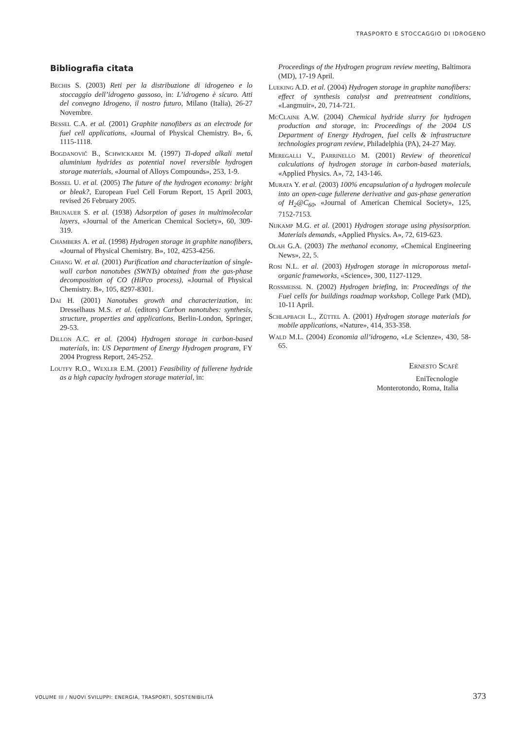TRASPORTO E STOCCAGGIO DI IDROGENO
Bibliografia citata
Bechis S. (2003) Reti per la distribuzione di idrogeneo e lo stoccaggio dell’idrogeno gassoso, in: L’idrogeno è sicuro. Atti del convegno Idrogeno, il nostro futuro, Milano (Italia), 26-27 Novembre.
Bessel C.A. et al. (2001) Graphite nanofibers as an electrode for fuel cell applications, «Journal of Physical Chemistry. B», 6, 1115-1118.
Bogdanovič B., Schwickardi M. (1997) Ti-doped alkali metal aluminium hydrides as potential novel reversible hydrogen storage materials, «Journal of Alloys Compounds», 253, 1-9.
Bossel U. et al. (2005) The future of the hydrogen economy: bright or bleak?, European Fuel Cell Forum Report, 15 April 2003, revised 26 February 2005.
Brunauer S. et al. (1938) Adsorption of gases in multimolecolar layers, «Journal of the American Chemical Society», 60, 309-319.
Chambers A. et al. (1998) Hydrogen storage in graphite nanofibers, «Journal of Physical Chemistry. B», 102, 4253-4256.
Chiang W. et al. (2001) Purification and characterization of single-wall carbon nanotubes (SWNTs) obtained from the gas-phase decomposition of CO (HiPco process), «Journal of Physical Chemistry. B», 105, 8297-8301.
Dai H. (2001) Nanotubes growth and characterization, in: Dresselhaus M.S. et al. (editors) Carbon nanotubes: synthesis, structure, properties and applications, Berlin-London, Springer, 29-53.
Dillon A.C. et al. (2004) Hydrogen storage in carbon-based materials, in: US Department of Energy Hydrogen program, FY 2004 Progress Report, 245-252.
Loutfy R.O., Wexler E.M. (2001) Feasibility of fullerene hydride as a high capacity hydrogen storage material, in:
Proceedings of the Hydrogen program review meeting, Baltimora (MD), 17-19 April.
Lueking A.D. et al. (2004) Hydrogen storage in graphite nanofibers: effect of synthesis catalyst and pretreatment conditions, «Langmuir», 20, 714-721.
McClaine A.W. (2004) Chemical hydride slurry for hydrogen production and storage, in: Proceedings of the 2004 US Department of Energy Hydrogen, fuel cells & infrastructure technologies program review, Philadelphia (PA), 24-27 May.
Meregalli V., Parrinello M. (2001) Review of theoretical calculations of hydrogen storage in carbon-based materials, «Applied Physics. A», 72, 143-146.
Murata Y. et al. (2003) 100% encapsulation of a hydrogen molecule into an open-cage fullerene derivative and gas-phase generation of H<sub>2</sub>@C<sub>60</sub>, «Journal of American Chemical Society», 125, 7152-7153.
Nijkamp M.G. et al. (2001) Hydrogen storage using physisorption. Materials demands, «Applied Physics. A», 72, 619-623.
Olah G.A. (2003) The methanol economy, «Chemical Engineering News», 22, 5.
Rosi N.L. et al. (2003) Hydrogen storage in microporous metal-organic frameworks, «Science», 300, 1127-1129.
Rossmeissl N. (2002) Hydrogen briefing, in: Proceedings of the Fuel cells for buildings roadmap workshop, College Park (MD), 10-11 April.
Schlapbach L., Züttel A. (2001) Hydrogen storage materials for mobile applications, «Nature», 414, 353-358.
Wald M.L. (2004) Economia all’idrogeno, «Le Scienze», 430, 58-65.
Ernesto Scafè
EniTecnologie
Monterotondo, Roma, Italia
VOLUME III / NUOVI SVILUPPI: ENERGIA, TRASPORTI, SOSTENIBILITÀ 373